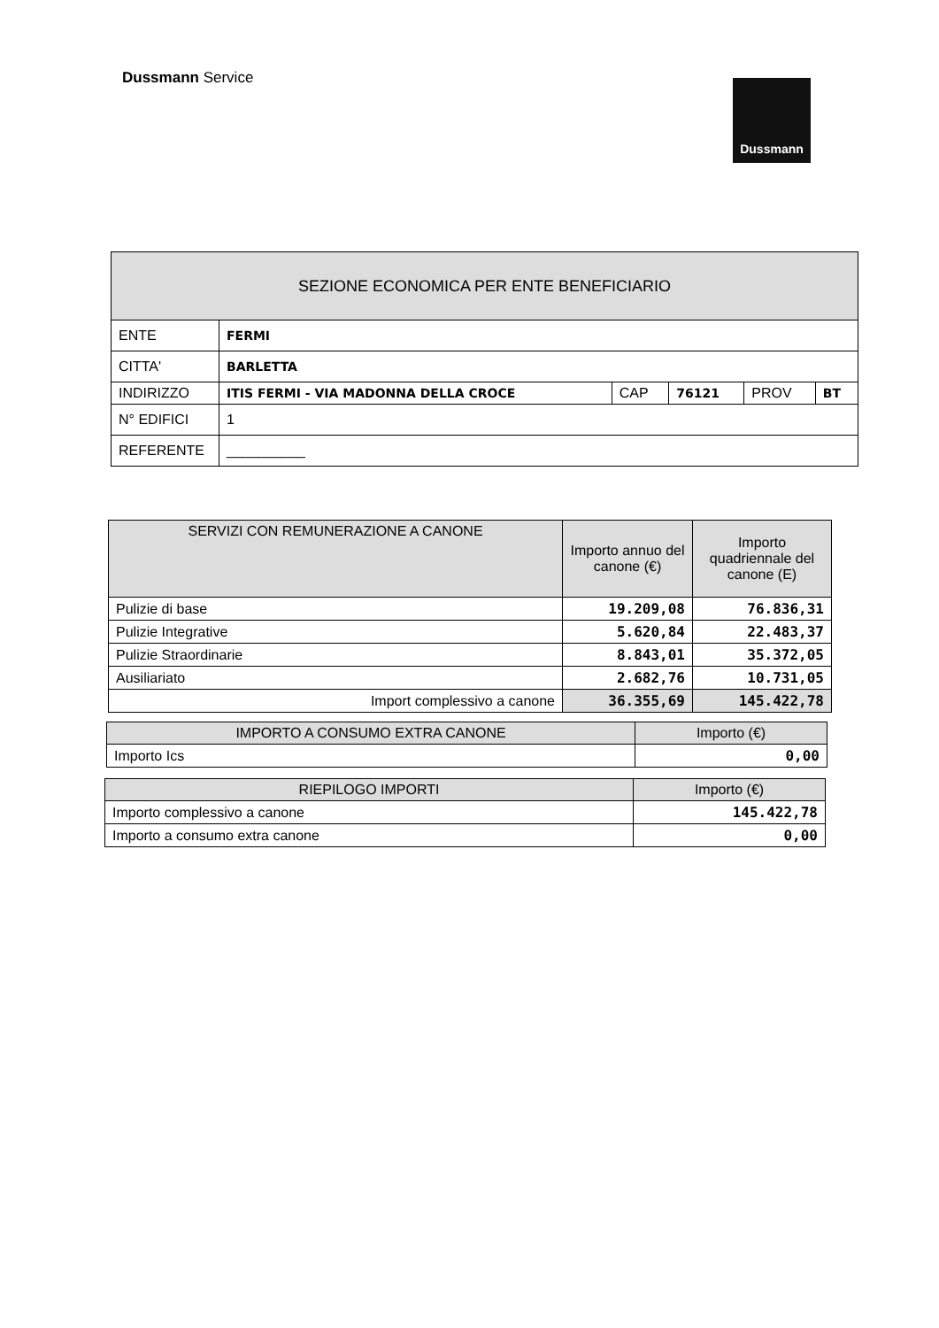Dussmann Service
Dussmann
| SEZIONE ECONOMICA PER ENTE BENEFICIARIO | | | | | |
| --- | --- | --- | --- | --- | --- |
| ENTE | FERMI | | | | |
| CITTA' | BARLETTA | | | | |
| INDIRIZZO | ITIS FERMI - VIA MADONNA DELLA CROCE | CAP | 76121 | PROV | BT |
| N° EDIFICI | 1 | | | | |
| REFERENTE | __________ | | | | |
| SERVIZI CON REMUNERAZIONE A CANONE | Importo annuo del canone (€) | Importo quadriennale del canone (E) |
| --- | --- | --- |
| Pulizie di base | 19.209,08 | 76.836,31 |
| Pulizie Integrative | 5.620,84 | 22.483,37 |
| Pulizie Straordinarie | 8.843,01 | 35.372,05 |
| Ausiliariato | 2.682,76 | 10.731,05 |
| Import complessivo a canone | 36.355,69 | 145.422,78 |
| IMPORTO A CONSUMO EXTRA CANONE | Importo (€) |
| --- | --- |
| Importo Ics | 0,00 |
| RIEPILOGO IMPORTI | Importo (€) |
| --- | --- |
| Importo complessivo a canone | 145.422,78 |
| Importo a consumo extra canone | 0,00 |